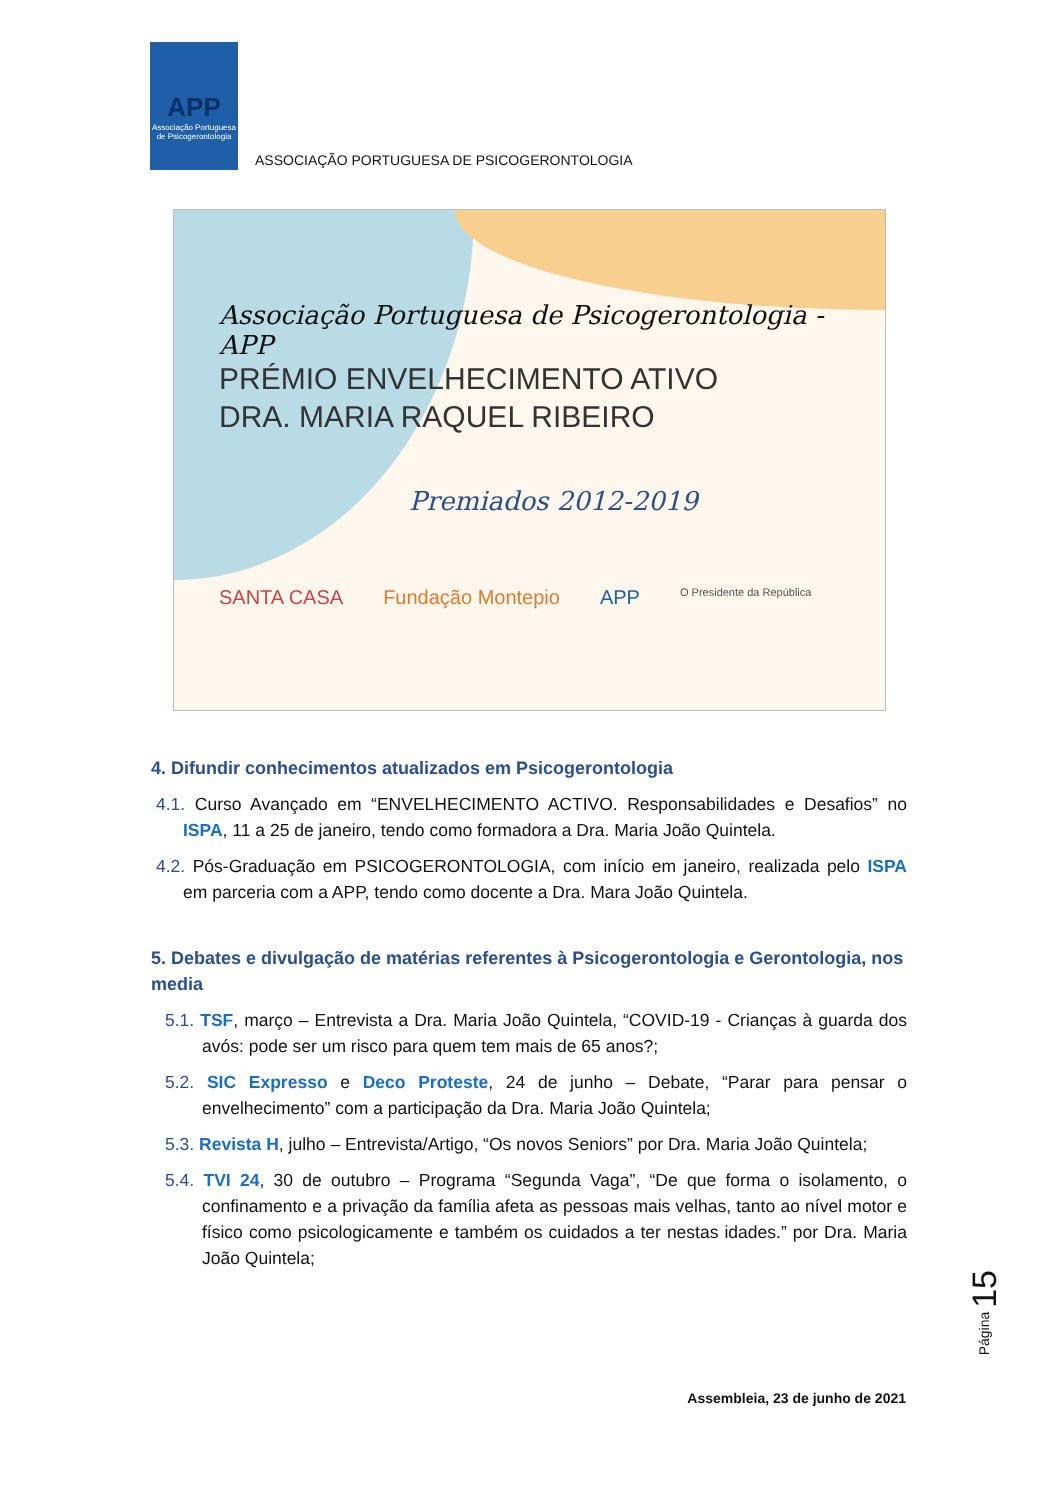APP
Associação Portuguesa de Psicogerontologia
ASSOCIAÇÃO PORTUGUESA DE PSICOGERONTOLOGIA
Associação Portuguesa de Psicogerontologia - APP
PRÉMIO ENVELHECIMENTO ATIVO
DRA. MARIA RAQUEL RIBEIRO
Premiados 2012-2019
SANTA CASA Fundação Montepio APP O Presidente da República
4. Difundir conhecimentos atualizados em Psicogerontologia
4.1. Curso Avançado em “ENVELHECIMENTO ACTIVO. Responsabilidades e Desafios” no ISPA, 11 a 25 de janeiro, tendo como formadora a Dra. Maria João Quintela.
4.2. Pós-Graduação em PSICOGERONTOLOGIA, com início em janeiro, realizada pelo ISPA em parceria com a APP, tendo como docente a Dra. Mara João Quintela.
5. Debates e divulgação de matérias referentes à Psicogerontologia e Gerontologia, nos media
5.1. TSF, março – Entrevista a Dra. Maria João Quintela, “COVID-19 - Crianças à guarda dos avós: pode ser um risco para quem tem mais de 65 anos?;
5.2. SIC Expresso e Deco Proteste, 24 de junho – Debate, “Parar para pensar o envelhecimento” com a participação da Dra. Maria João Quintela;
5.3. Revista H, julho – Entrevista/Artigo, “Os novos Seniors” por Dra. Maria João Quintela;
5.4. TVI 24, 30 de outubro – Programa “Segunda Vaga”, “De que forma o isolamento, o confinamento e a privação da família afeta as pessoas mais velhas, tanto ao nível motor e físico como psicologicamente e também os cuidados a ter nestas idades.” por Dra. Maria João Quintela;
Página 15
Assembleia, 23 de junho de 2021